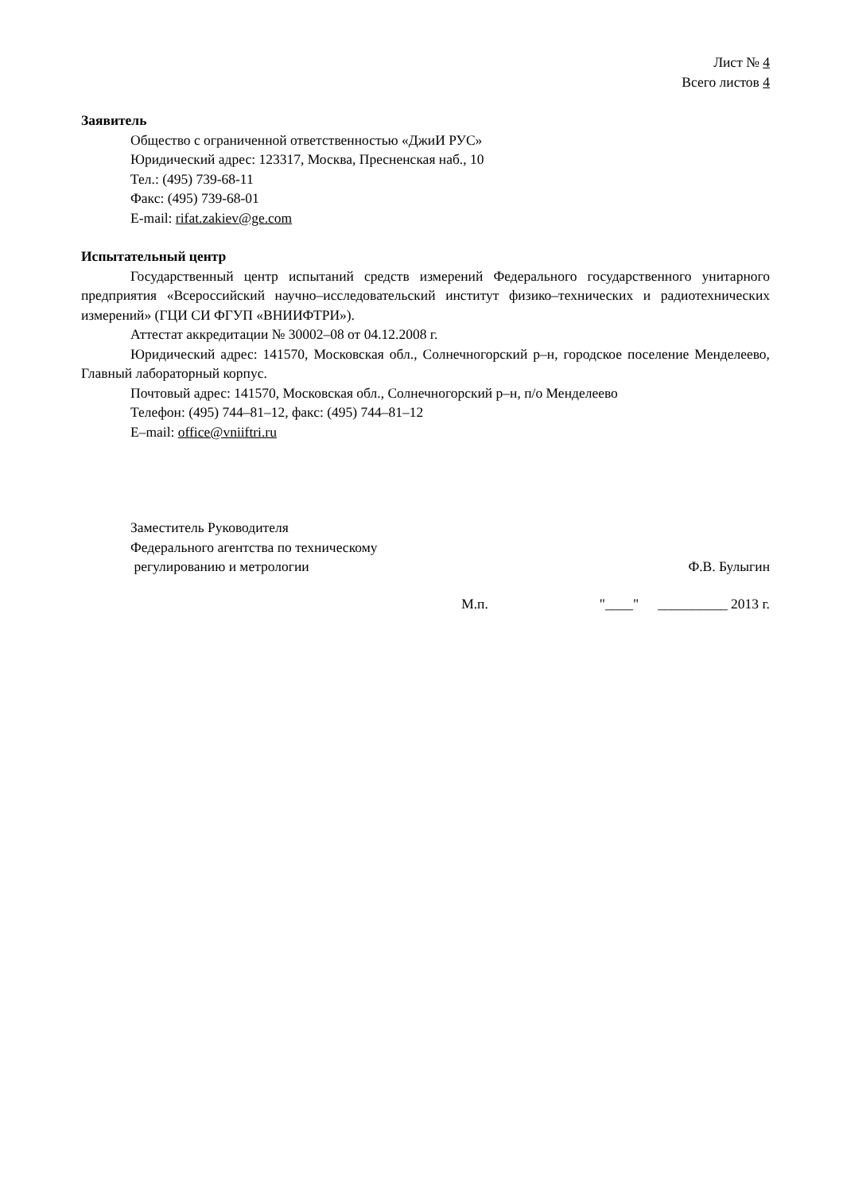Лист № 4
Всего листов 4
Заявитель
Общество с ограниченной ответственностью «ДжиИ РУС»
Юридический адрес: 123317, Москва, Пресненская наб., 10
Тел.: (495) 739-68-11
Факс: (495) 739-68-01
E-mail: rifat.zakiev@ge.com
Испытательный центр
Государственный центр испытаний средств измерений Федерального государственного унитарного предприятия «Всероссийский научно–исследовательский институт физико–технических и радиотехнических измерений» (ГЦИ СИ ФГУП «ВНИИФТРИ»).
Аттестат аккредитации № 30002–08 от 04.12.2008 г.
Юридический адрес: 141570, Московская обл., Солнечногорский р–н, городское поселение Менделеево, Главный лабораторный корпус.
Почтовый адрес: 141570, Московская обл., Солнечногорский р–н, п/о Менделеево
Телефон: (495) 744–81–12, факс: (495) 744–81–12
E–mail: office@vniiftri.ru
Заместитель Руководителя
Федерального агентства по техническому
регулированию и метрологии
Ф.В. Булыгин
М.п. "____" __________ 2013 г.